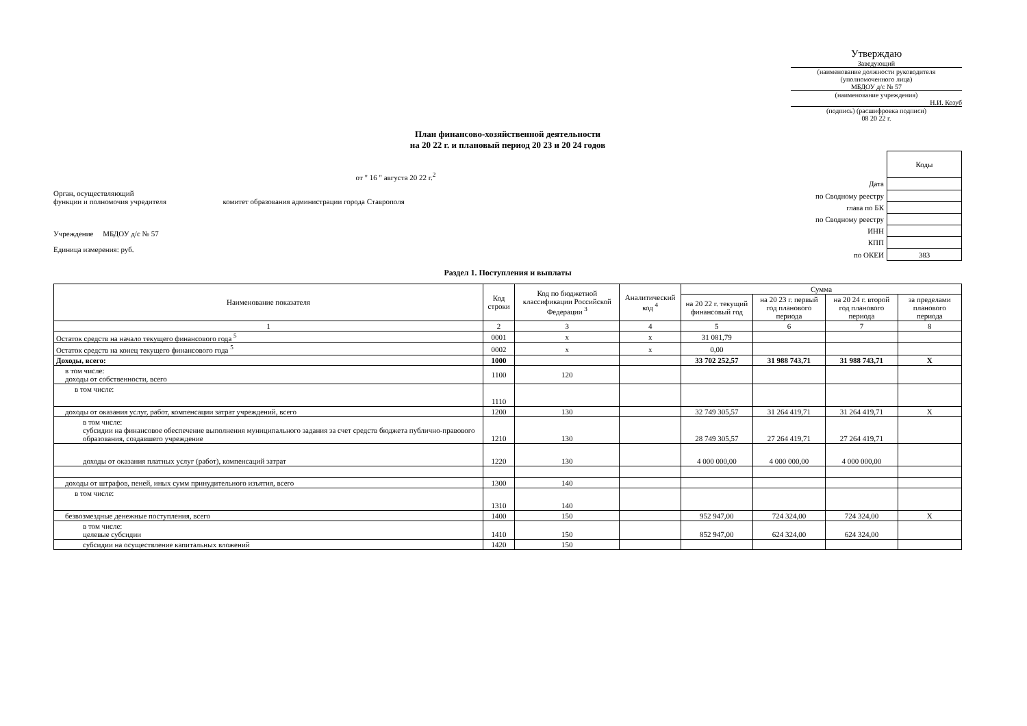Утверждаю
Заведующий
(наименование должности руководителя (уполномоченного лица)
МБДОУ д/с № 57
(наименование учреждения)
Н.И. Козуб
(подпись) (расшифровка подписи)
08 20 22 г.
План финансово-хозяйственной деятельности
на 20 22 г. и плановый период 20 23 и 20 24 годов
от " 16 " августа 20 22 г.<sup>2</sup>
Орган, осуществляющий
функции и полномочия учредителя комитет образования администрации города Ставрополя
Учреждение МБДОУ д/с № 57
Единица измерения: руб.
| | Коды |
| Дата | |
| по Сводному реестру | |
| глава по БК | |
| по Сводному реестру | |
| ИНН | |
| КПП | |
| по ОКЕИ | 383 |
Раздел 1. Поступления и выплаты
| Наименование показателя | Код строки | Код по бюджетной классификации Российской Федерации <sup>3</sup> | Аналитический код <sup>4</sup> | Сумма | | | |
| --- | --- | --- | --- | --- | --- | --- | --- |
| | | | | на 20 22 г. текущий финансовый год | на 20 23 г. первый год планового периода | на 20 24 г. второй год планового периода | за пределами планового периода |
| 1 | 2 | 3 | 4 | 5 | 6 | 7 | 8 |
| Остаток средств на начало текущего финансового года <sup>5</sup> | 0001 | x | x | 31 081,79 | | | |
| Остаток средств на конец текущего финансового года <sup>5</sup> | 0002 | x | x | 0,00 | | | |
| Доходы, всего: | 1000 | | | 33 702 252,57 | 31 988 743,71 | 31 988 743,71 | X |
| в том числе: доходы от собственности, всего | 1100 | 120 | | | | | |
| в том числе: | 1110 | | | | | | |
| доходы от оказания услуг, работ, компенсации затрат учреждений, всего | 1200 | 130 | | 32 749 305,57 | 31 264 419,71 | 31 264 419,71 | X |
| в том числе: субсидии на финансовое обеспечение выполнения муниципального задания за счет средств бюджета публично-правового образования, создавшего учреждение | 1210 | 130 | | 28 749 305,57 | 27 264 419,71 | 27 264 419,71 | |
| доходы от оказания платных услуг (работ), компенсаций затрат | 1220 | 130 | | 4 000 000,00 | 4 000 000,00 | 4 000 000,00 | |
| доходы от штрафов, пеней, иных сумм принудительного изъятия, всего | 1300 | 140 | | | | | |
| в том числе: | 1310 | 140 | | | | | |
| безвозмездные денежные поступления, всего | 1400 | 150 | | 952 947,00 | 724 324,00 | 724 324,00 | X |
| в том числе: целевые субсидии | 1410 | 150 | | 852 947,00 | 624 324,00 | 624 324,00 | |
| субсидии на осуществление капитальных вложений | 1420 | 150 | | | | | |